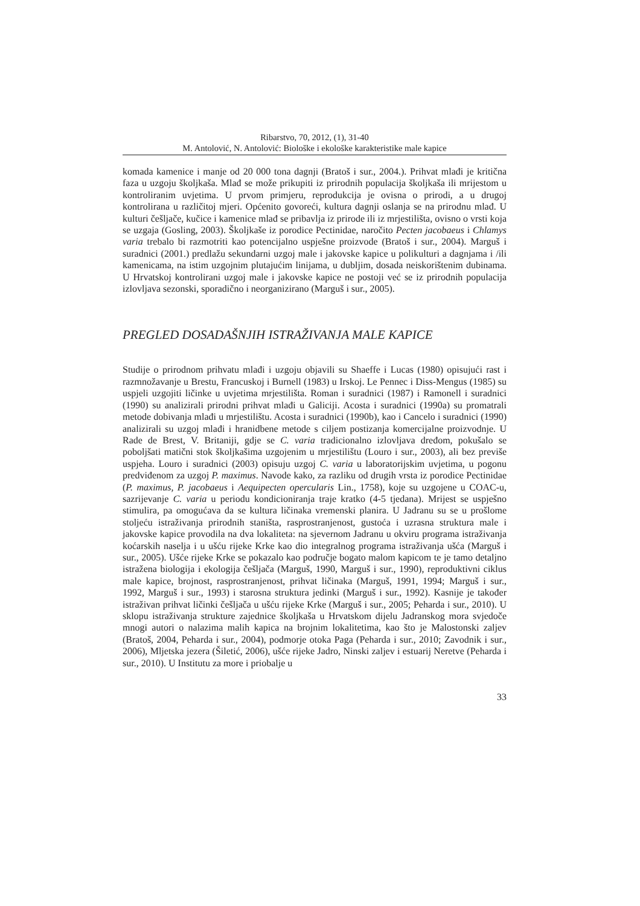Ribarstvo, 70, 2012, (1), 31-40
M. Antolović, N. Antolović: Biološke i ekološke karakteristike male kapice
komada kamenice i manje od 20 000 tona dagnji (Bratoš i sur., 2004.). Prihvat mlađi je kritična faza u uzgoju školjkaša. Mlađ se može prikupiti iz prirodnih populacija školjkaša ili mrijestom u kontroliranim uvjetima. U prvom primjeru, reprodukcija je ovisna o prirodi, a u drugoj kontrolirana u različitoj mjeri. Općenito govoreći, kultura dagnji oslanja se na prirodnu mlađ. U kulturi češljače, kučice i kamenice mlađ se pribavlja iz prirode ili iz mrjestilišta, ovisno o vrsti koja se uzgaja (Gosling, 2003). Školjkaše iz porodice Pectinidae, naročito Pecten jacobaeus i Chlamys varia trebalo bi razmotriti kao potencijalno uspješne proizvode (Bratoš i sur., 2004). Marguš i suradnici (2001.) predlažu sekundarni uzgoj male i jakovske kapice u polikulturi a dagnjama i /ili kamenicama, na istim uzgojnim plutajućim linijama, u dubljim, dosada neiskorištenim dubinama. U Hrvatskoj kontrolirani uzgoj male i jakovske kapice ne postoji već se iz prirodnih populacija izlovljava sezonski, sporadično i neorganizirano (Marguš i sur., 2005).
PREGLED DOSADAŠNJIH ISTRAŽIVANJA MALE KAPICE
Studije o prirodnom prihvatu mlađi i uzgoju objavili su Shaeffe i Lucas (1980) opisujući rast i razmnožavanje u Brestu, Francuskoj i Burnell (1983) u Irskoj. Le Pennec i Diss-Mengus (1985) su uspjeli uzgojiti ličinke u uvjetima mrjestilišta. Roman i suradnici (1987) i Ramonell i suradnici (1990) su analizirali prirodni prihvat mlađi u Galiciji. Acosta i suradnici (1990a) su promatrali metode dobivanja mlađi u mrjestilištu. Acosta i suradnici (1990b), kao i Cancelo i suradnici (1990) analizirali su uzgoj mlađi i hranidbene metode s ciljem postizanja komercijalne proizvodnje. U Rade de Brest, V. Britaniji, gdje se C. varia tradicionalno izlovljava dređom, pokušalo se poboljšati matični stok školjkašima uzgojenim u mrjestilištu (Louro i sur., 2003), ali bez previše uspjeha. Louro i suradnici (2003) opisuju uzgoj C. varia u laboratorijskim uvjetima, u pogonu predviđenom za uzgoj P. maximus. Navode kako, za razliku od drugih vrsta iz porodice Pectinidae (P. maximus, P. jacobaeus i Aequipecten opercularis Lin., 1758), koje su uzgojene u COAC-u, sazrijevanje C. varia u periodu kondicioniranja traje kratko (4-5 tjedana). Mrijest se uspješno stimulira, pa omogućava da se kultura ličinaka vremenski planira. U Jadranu su se u prošlome stoljeću istraživanja prirodnih staništa, rasprostranjenost, gustoća i uzrasna struktura male i jakovske kapice provodila na dva lokaliteta: na sjevernom Jadranu u okviru programa istraživanja koćarskih naselja i u ušću rijeke Krke kao dio integralnog programa istraživanja ušća (Marguš i sur., 2005). Ušće rijeke Krke se pokazalo kao područje bogato malom kapicom te je tamo detaljno istražena biologija i ekologija češljača (Marguš, 1990, Marguš i sur., 1990), reproduktivni ciklus male kapice, brojnost, rasprostranjenost, prihvat ličinaka (Marguš, 1991, 1994; Marguš i sur., 1992, Marguš i sur., 1993) i starosna struktura jedinki (Marguš i sur., 1992). Kasnije je također istraživan prihvat ličinki češljača u ušću rijeke Krke (Marguš i sur., 2005; Peharda i sur., 2010). U sklopu istraživanja strukture zajednice školjkaša u Hrvatskom dijelu Jadranskog mora svjedoče mnogi autori o nalazima malih kapica na brojnim lokalitetima, kao što je Malostonski zaljev (Bratoš, 2004, Peharda i sur., 2004), podmorje otoka Paga (Peharda i sur., 2010; Zavodnik i sur., 2006), Mljetska jezera (Šiletić, 2006), ušće rijeke Jadro, Ninski zaljev i estuarij Neretve (Peharda i sur., 2010). U Institutu za more i priobalje u
33